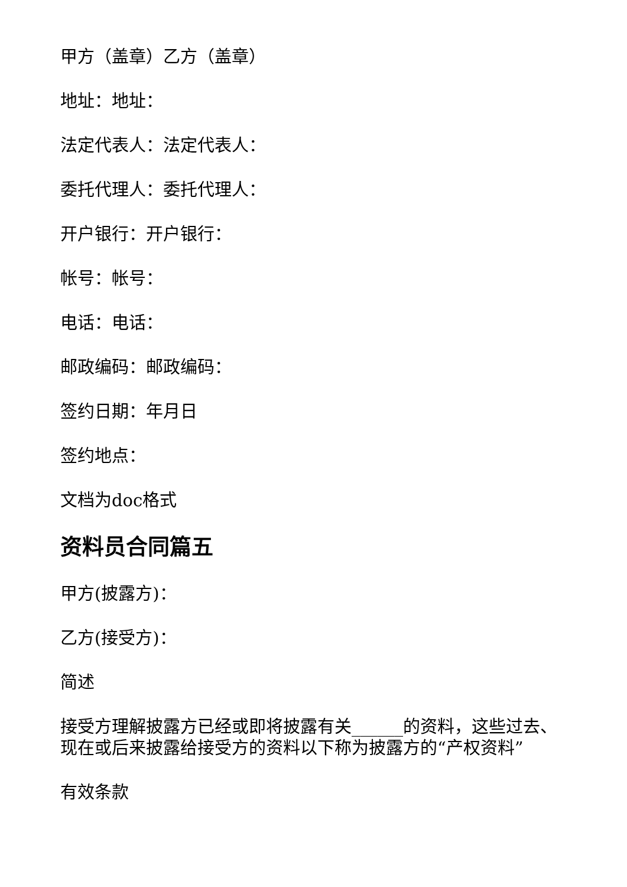甲方（盖章）乙方（盖章）
地址：地址：
法定代表人：法定代表人：
委托代理人：委托代理人：
开户银行：开户银行：
帐号：帐号：
电话：电话：
邮政编码：邮政编码：
签约日期：年月日
签约地点：
文档为doc格式
资料员合同篇五
甲方(披露方)：
乙方(接受方)：
简述
接受方理解披露方已经或即将披露有关______的资料，这些过去、现在或后来披露给接受方的资料以下称为披露方的“产权资料”
有效条款